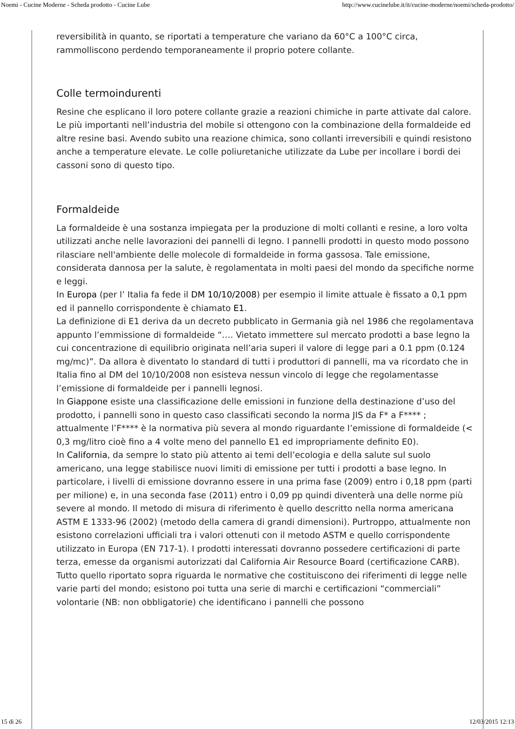Noemi - Cucine Moderne - Scheda prodotto - Cucine Lube http://www.cucinelube.it/it/cucine-moderne/noemi/scheda-prodotto/
reversibilità in quanto, se riportati a temperature che variano da 60°C a 100°C circa, rammolliscono perdendo temporaneamente il proprio potere collante.
Colle termoindurenti
Resine che esplicano il loro potere collante grazie a reazioni chimiche in parte attivate dal calore. Le più importanti nell’industria del mobile si ottengono con la combinazione della formaldeide ed altre resine basi. Avendo subito una reazione chimica, sono collanti irreversibili e quindi resistono anche a temperature elevate. Le colle poliuretaniche utilizzate da Lube per incollare i bordi dei cassoni sono di questo tipo.
Formaldeide
La formaldeide è una sostanza impiegata per la produzione di molti collanti e resine, a loro volta utilizzati anche nelle lavorazioni dei pannelli di legno. I pannelli prodotti in questo modo possono rilasciare nell'ambiente delle molecole di formaldeide in forma gassosa. Tale emissione, considerata dannosa per la salute, è regolamentata in molti paesi del mondo da specifiche norme e leggi.
In Europa (per l’ Italia fa fede il DM 10/10/2008) per esempio il limite attuale è fissato a 0,1 ppm ed il pannello corrispondente è chiamato E1.
La definizione di E1 deriva da un decreto pubblicato in Germania già nel 1986 che regolamentava appunto l’emmissione di formaldeide “…. Vietato immettere sul mercato prodotti a base legno la cui concentrazione di equilibrio originata nell’aria superi il valore di legge pari a 0.1 ppm (0.124 mg/mc)”. Da allora è diventato lo standard di tutti i produttori di pannelli, ma va ricordato che in Italia fino al DM del 10/10/2008 non esisteva nessun vincolo di legge che regolamentasse l’emissione di formaldeide per i pannelli legnosi.
In Giappone esiste una classificazione delle emissioni in funzione della destinazione d’uso del prodotto, i pannelli sono in questo caso classificati secondo la norma JIS da F* a F**** ; attualmente l’F**** è la normativa più severa al mondo riguardante l’emissione di formaldeide (< 0,3 mg/litro cioè fino a 4 volte meno del pannello E1 ed impropriamente definito E0).
In California, da sempre lo stato più attento ai temi dell’ecologia e della salute sul suolo americano, una legge stabilisce nuovi limiti di emissione per tutti i prodotti a base legno. In particolare, i livelli di emissione dovranno essere in una prima fase (2009) entro i 0,18 ppm (parti per milione) e, in una seconda fase (2011) entro i 0,09 pp quindi diventerà una delle norme più severe al mondo. Il metodo di misura di riferimento è quello descritto nella norma americana ASTM E 1333-96 (2002) (metodo della camera di grandi dimensioni). Purtroppo, attualmente non esistono correlazioni ufficiali tra i valori ottenuti con il metodo ASTM e quello corrispondente utilizzato in Europa (EN 717-1). I prodotti interessati dovranno possedere certificazioni di parte terza, emesse da organismi autorizzati dal California Air Resource Board (certificazione CARB).
Tutto quello riportato sopra riguarda le normative che costituiscono dei riferimenti di legge nelle varie parti del mondo; esistono poi tutta una serie di marchi e certificazioni “commerciali” volontarie (NB: non obbligatorie) che identificano i pannelli che possono
15 di 26 12/03/2015 12:13